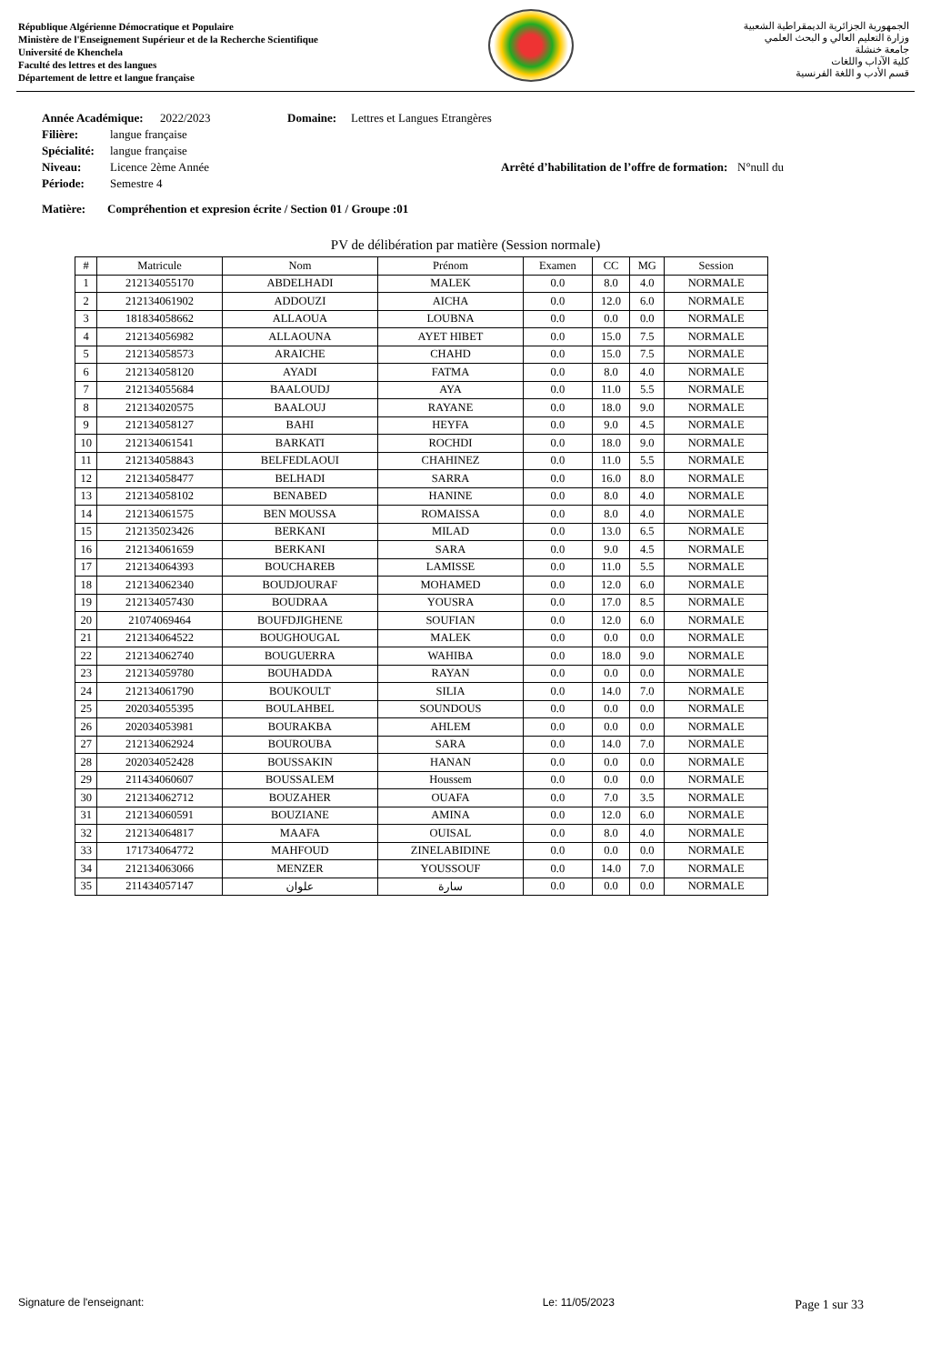République Algérienne Démocratique et Populaire
Ministère de l'Enseignement Supérieur et de la Recherche Scientifique
Université de Khenchela
Faculté des lettres et des langues
Département de lettre et langue française
الجمهورية الجزائرية الديمقراطية الشعبية
وزارة التعليم العالي و البحث العلمي
جامعة خنشلة
كلية الآداب واللغات
قسم الأدب و اللغة الفرنسية
Année Académique: 2022/2023 Domaine: Lettres et Langues Etrangères
Filière: langue française
Spécialité: langue française
Niveau: Licence 2ème Année Arrêté d’habilitation de l’offre de formation: N°null du
Période: Semestre 4
Matière: Compréhention et expresion écrite / Section 01 / Groupe :01
PV de délibération par matière (Session normale)
| # | Matricule | Nom | Prénom | Examen | CC | MG | Session |
| --- | --- | --- | --- | --- | --- | --- | --- |
| 1 | 212134055170 | ABDELHADI | MALEK | 0.0 | 8.0 | 4.0 | NORMALE |
| 2 | 212134061902 | ADDOUZI | AICHA | 0.0 | 12.0 | 6.0 | NORMALE |
| 3 | 181834058662 | ALLAOUA | LOUBNA | 0.0 | 0.0 | 0.0 | NORMALE |
| 4 | 212134056982 | ALLAOUNA | AYET HIBET | 0.0 | 15.0 | 7.5 | NORMALE |
| 5 | 212134058573 | ARAICHE | CHAHD | 0.0 | 15.0 | 7.5 | NORMALE |
| 6 | 212134058120 | AYADI | FATMA | 0.0 | 8.0 | 4.0 | NORMALE |
| 7 | 212134055684 | BAALOUDJ | AYA | 0.0 | 11.0 | 5.5 | NORMALE |
| 8 | 212134020575 | BAALOUJ | RAYANE | 0.0 | 18.0 | 9.0 | NORMALE |
| 9 | 212134058127 | BAHI | HEYFA | 0.0 | 9.0 | 4.5 | NORMALE |
| 10 | 212134061541 | BARKATI | ROCHDI | 0.0 | 18.0 | 9.0 | NORMALE |
| 11 | 212134058843 | BELFEDLAOUI | CHAHINEZ | 0.0 | 11.0 | 5.5 | NORMALE |
| 12 | 212134058477 | BELHADI | SARRA | 0.0 | 16.0 | 8.0 | NORMALE |
| 13 | 212134058102 | BENABED | HANINE | 0.0 | 8.0 | 4.0 | NORMALE |
| 14 | 212134061575 | BEN MOUSSA | ROMAISSA | 0.0 | 8.0 | 4.0 | NORMALE |
| 15 | 212135023426 | BERKANI | MILAD | 0.0 | 13.0 | 6.5 | NORMALE |
| 16 | 212134061659 | BERKANI | SARA | 0.0 | 9.0 | 4.5 | NORMALE |
| 17 | 212134064393 | BOUCHAREB | LAMISSE | 0.0 | 11.0 | 5.5 | NORMALE |
| 18 | 212134062340 | BOUDJOURAF | MOHAMED | 0.0 | 12.0 | 6.0 | NORMALE |
| 19 | 212134057430 | BOUDRAA | YOUSRA | 0.0 | 17.0 | 8.5 | NORMALE |
| 20 | 21074069464 | BOUFDJIGHENE | SOUFIAN | 0.0 | 12.0 | 6.0 | NORMALE |
| 21 | 212134064522 | BOUGHOUGAL | MALEK | 0.0 | 0.0 | 0.0 | NORMALE |
| 22 | 212134062740 | BOUGUERRA | WAHIBA | 0.0 | 18.0 | 9.0 | NORMALE |
| 23 | 212134059780 | BOUHADDA | RAYAN | 0.0 | 0.0 | 0.0 | NORMALE |
| 24 | 212134061790 | BOUKOULT | SILIA | 0.0 | 14.0 | 7.0 | NORMALE |
| 25 | 202034055395 | BOULAHBEL | SOUNDOUS | 0.0 | 0.0 | 0.0 | NORMALE |
| 26 | 202034053981 | BOURAKBA | AHLEM | 0.0 | 0.0 | 0.0 | NORMALE |
| 27 | 212134062924 | BOUROUBA | SARA | 0.0 | 14.0 | 7.0 | NORMALE |
| 28 | 202034052428 | BOUSSAKIN | HANAN | 0.0 | 0.0 | 0.0 | NORMALE |
| 29 | 211434060607 | BOUSSALEM | Houssem | 0.0 | 0.0 | 0.0 | NORMALE |
| 30 | 212134062712 | BOUZAHER | OUAFA | 0.0 | 7.0 | 3.5 | NORMALE |
| 31 | 212134060591 | BOUZIANE | AMINA | 0.0 | 12.0 | 6.0 | NORMALE |
| 32 | 212134064817 | MAAFA | OUISAL | 0.0 | 8.0 | 4.0 | NORMALE |
| 33 | 171734064772 | MAHFOUD | ZINELABIDINE | 0.0 | 0.0 | 0.0 | NORMALE |
| 34 | 212134063066 | MENZER | YOUSSOUF | 0.0 | 14.0 | 7.0 | NORMALE |
| 35 | 211434057147 | علوان | سارة | 0.0 | 0.0 | 0.0 | NORMALE |
Signature de l'enseignant: Le: 11/05/2023 Page 1 sur 33